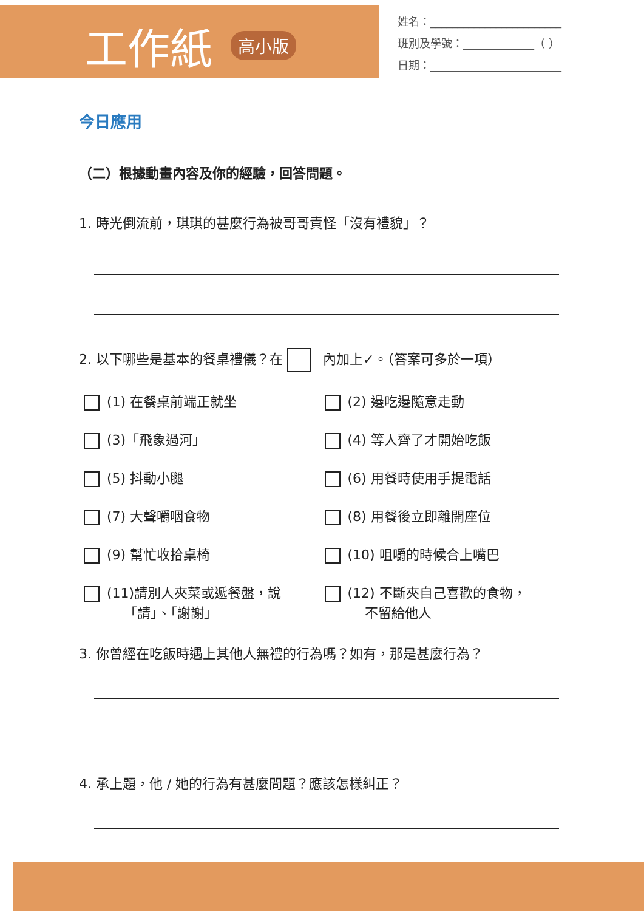工作紙 高小版
姓名：________________________
班別及學號：_____________（ ）
日期：________________________
今日應用
（二）根據動畫內容及你的經驗，回答問題。
1. 時光倒流前，琪琪的甚麼行為被哥哥責怪「沒有禮貌」？
2. 以下哪些是基本的餐桌禮儀？在 內加上✓。（答案可多於一項）
(1) 在餐桌前端正就坐
(2) 邊吃邊隨意走動
(3)「飛象過河」
(4) 等人齊了才開始吃飯
(5) 抖動小腿
(6) 用餐時使用手提電話
(7) 大聲嚼咽食物
(8) 用餐後立即離開座位
(9) 幫忙收拾桌椅
(10) 咀嚼的時候合上嘴巴
(11)請別人夾菜或遞餐盤，說
   「請」、「謝謝」
(12) 不斷夾自己喜歡的食物，
   不留給他人
3. 你曾經在吃飯時遇上其他人無禮的行為嗎？如有，那是甚麼行為？
4. 承上題，他 / 她的行為有甚麼問題？應該怎樣糾正？